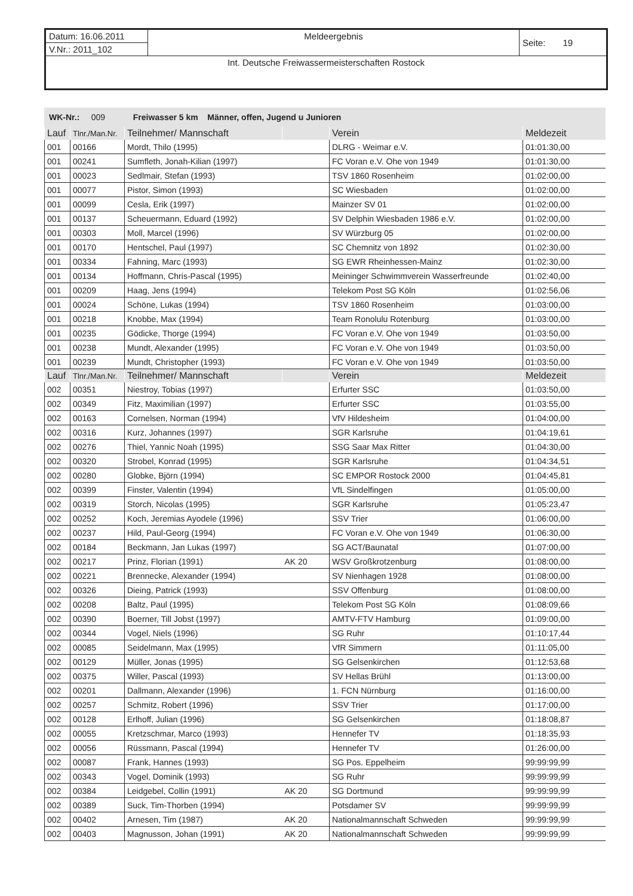| Datum: 16.06.2011 | Meldeergebnis | Seite: 19 |
| V.Nr.: 2011_102 | | |
| Int. Deutsche Freiwassermeisterschaften Rostock | | |
WK-Nr.: 009 Freiwasser 5 km Männer, offen, Jugend u Junioren
| Lauf | Tlnr./Man.Nr. | Teilnehmer/ Mannschaft | | Verein | Meldezeit |
| --- | --- | --- | --- | --- | --- |
| 001 | 00166 | Mordt, Thilo (1995) | | DLRG - Weimar e.V. | 01:01:30,00 |
| 001 | 00241 | Sumfleth, Jonah-Kilian (1997) | | FC Voran e.V. Ohe von 1949 | 01:01:30,00 |
| 001 | 00023 | Sedlmair, Stefan (1993) | | TSV 1860 Rosenheim | 01:02:00,00 |
| 001 | 00077 | Pistor, Simon (1993) | | SC Wiesbaden | 01:02:00,00 |
| 001 | 00099 | Cesla, Erik (1997) | | Mainzer SV 01 | 01:02:00,00 |
| 001 | 00137 | Scheuermann, Eduard (1992) | | SV Delphin Wiesbaden 1986 e.V. | 01:02:00,00 |
| 001 | 00303 | Moll, Marcel (1996) | | SV Würzburg 05 | 01:02:00,00 |
| 001 | 00170 | Hentschel, Paul (1997) | | SC Chemnitz von 1892 | 01:02:30,00 |
| 001 | 00334 | Fahning, Marc (1993) | | SG EWR Rheinhessen-Mainz | 01:02:30,00 |
| 001 | 00134 | Hoffmann, Chris-Pascal (1995) | | Meininger Schwimmverein Wasserfreunde | 01:02:40,00 |
| 001 | 00209 | Haag, Jens (1994) | | Telekom Post SG Köln | 01:02:56,06 |
| 001 | 00024 | Schöne, Lukas (1994) | | TSV 1860 Rosenheim | 01:03:00,00 |
| 001 | 00218 | Knobbe, Max (1994) | | Team Ronolulu Rotenburg | 01:03:00,00 |
| 001 | 00235 | Gödicke, Thorge (1994) | | FC Voran e.V. Ohe von 1949 | 01:03:50,00 |
| 001 | 00238 | Mundt, Alexander (1995) | | FC Voran e.V. Ohe von 1949 | 01:03:50,00 |
| 001 | 00239 | Mundt, Christopher (1993) | | FC Voran e.V. Ohe von 1949 | 01:03:50,00 |
| Lauf | Tlnr./Man.Nr. | Teilnehmer/ Mannschaft | | Verein | Meldezeit |
| 002 | 00351 | Niestroy, Tobias (1997) | | Erfurter SSC | 01:03:50,00 |
| 002 | 00349 | Fitz, Maximilian (1997) | | Erfurter SSC | 01:03:55,00 |
| 002 | 00163 | Cornelsen, Norman (1994) | | VfV Hildesheim | 01:04:00,00 |
| 002 | 00316 | Kurz, Johannes (1997) | | SGR Karlsruhe | 01:04:19,61 |
| 002 | 00276 | Thiel, Yannic Noah (1995) | | SSG Saar Max Ritter | 01:04:30,00 |
| 002 | 00320 | Strobel, Konrad (1995) | | SGR Karlsruhe | 01:04:34,51 |
| 002 | 00280 | Globke, Björn (1994) | | SC EMPOR Rostock 2000 | 01:04:45,81 |
| 002 | 00399 | Finster, Valentin (1994) | | VfL Sindelfingen | 01:05:00,00 |
| 002 | 00319 | Storch, Nicolas (1995) | | SGR Karlsruhe | 01:05:23,47 |
| 002 | 00252 | Koch, Jeremias Ayodele (1996) | | SSV Trier | 01:06:00,00 |
| 002 | 00237 | Hild, Paul-Georg (1994) | | FC Voran e.V. Ohe von 1949 | 01:06:30,00 |
| 002 | 00184 | Beckmann, Jan Lukas (1997) | | SG ACT/Baunatal | 01:07:00,00 |
| 002 | 00217 | Prinz, Florian (1991) | AK 20 | WSV Großkrotzenburg | 01:08:00,00 |
| 002 | 00221 | Brennecke, Alexander (1994) | | SV Nienhagen 1928 | 01:08:00,00 |
| 002 | 00326 | Dieing, Patrick (1993) | | SSV Offenburg | 01:08:00,00 |
| 002 | 00208 | Baltz, Paul (1995) | | Telekom Post SG Köln | 01:08:09,66 |
| 002 | 00390 | Boerner, Till Jobst (1997) | | AMTV-FTV Hamburg | 01:09:00,00 |
| 002 | 00344 | Vogel, Niels (1996) | | SG Ruhr | 01:10:17,44 |
| 002 | 00085 | Seidelmann, Max (1995) | | VfR Simmern | 01:11:05,00 |
| 002 | 00129 | Müller, Jonas (1995) | | SG Gelsenkirchen | 01:12:53,68 |
| 002 | 00375 | Willer, Pascal (1993) | | SV Hellas Brühl | 01:13:00,00 |
| 002 | 00201 | Dallmann, Alexander (1996) | | 1. FCN Nürnburg | 01:16:00,00 |
| 002 | 00257 | Schmitz, Robert (1996) | | SSV Trier | 01:17:00,00 |
| 002 | 00128 | Erlhoff, Julian (1996) | | SG Gelsenkirchen | 01:18:08,87 |
| 002 | 00055 | Kretzschmar, Marco (1993) | | Hennefer TV | 01:18:35,93 |
| 002 | 00056 | Rüssmann, Pascal (1994) | | Hennefer TV | 01:26:00,00 |
| 002 | 00087 | Frank, Hannes (1993) | | SG Pos. Eppelheim | 99:99:99,99 |
| 002 | 00343 | Vogel, Dominik (1993) | | SG Ruhr | 99:99:99,99 |
| 002 | 00384 | Leidgebel, Collin (1991) | AK 20 | SG Dortmund | 99:99:99,99 |
| 002 | 00389 | Suck, Tim-Thorben (1994) | | Potsdamer SV | 99:99:99,99 |
| 002 | 00402 | Arnesen, Tim (1987) | AK 20 | Nationalmannschaft Schweden | 99:99:99,99 |
| 002 | 00403 | Magnusson, Johan (1991) | AK 20 | Nationalmannschaft Schweden | 99:99:99,99 |